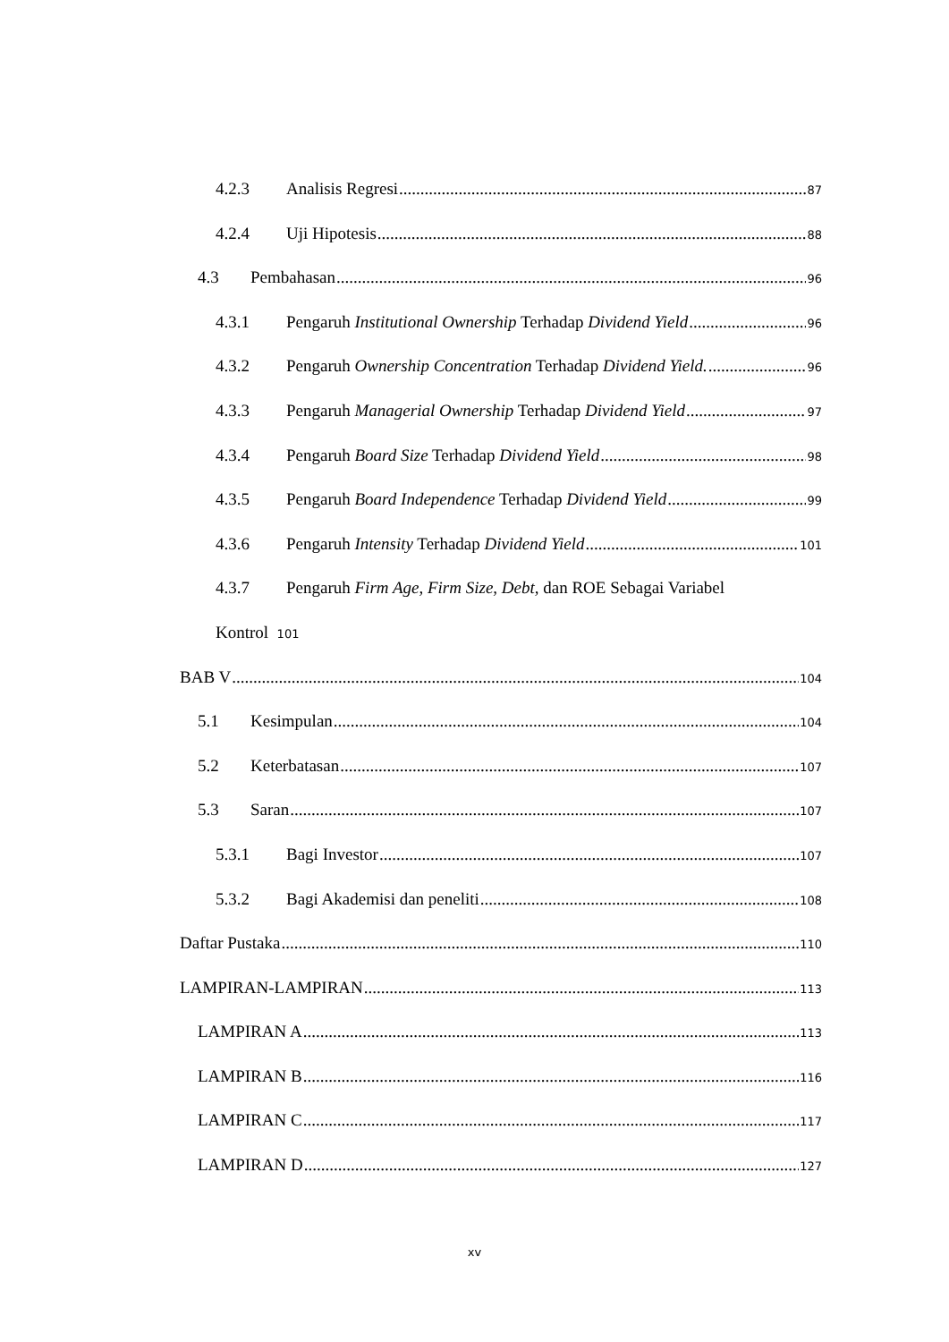4.2.3 Analisis Regresi 87
4.2.4 Uji Hipotesis 88
4.3 Pembahasan 96
4.3.1 Pengaruh Institutional Ownership Terhadap Dividend Yield 96
4.3.2 Pengaruh Ownership Concentration Terhadap Dividend Yield. 96
4.3.3 Pengaruh Managerial Ownership Terhadap Dividend Yield 97
4.3.4 Pengaruh Board Size Terhadap Dividend Yield 98
4.3.5 Pengaruh Board Independence Terhadap Dividend Yield 99
4.3.6 Pengaruh Intensity Terhadap Dividend Yield 101
4.3.7 Pengaruh Firm Age, Firm Size, Debt, dan ROE Sebagai Variabel
Kontrol 101
BAB V 104
5.1 Kesimpulan 104
5.2 Keterbatasan 107
5.3 Saran 107
5.3.1 Bagi Investor 107
5.3.2 Bagi Akademisi dan peneliti 108
Daftar Pustaka 110
LAMPIRAN-LAMPIRAN 113
LAMPIRAN A 113
LAMPIRAN B 116
LAMPIRAN C 117
LAMPIRAN D 127
xv